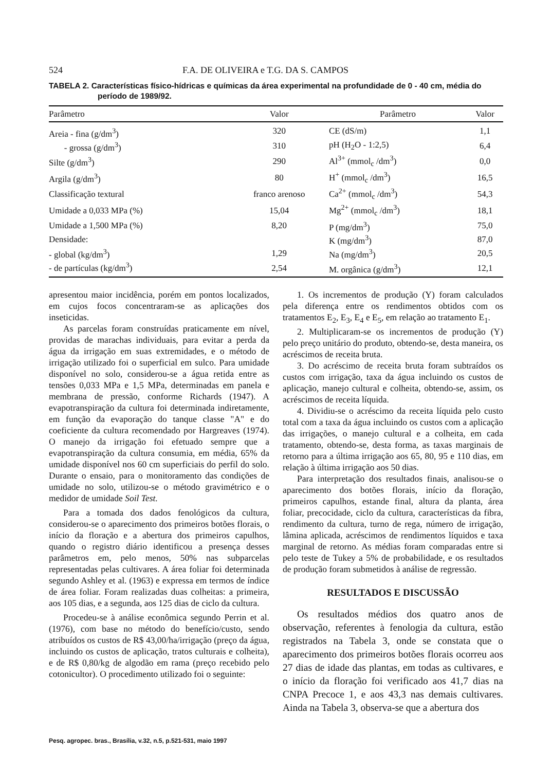524 F.A. DE OLIVEIRA e T.G. DA S. CAMPOS
TABELA 2. Características físico-hídricas e químicas da área experimental na profundidade de 0 - 40 cm, média do período de 1989/92.
| Parâmetro | Valor | Parâmetro | Valor |
| --- | --- | --- | --- |
| Areia - fina (g/dm<sup>3</sup>) | 320 | CE (dS/m) | 1,1 |
| - grossa (g/dm<sup>3</sup>) | 310 | pH (H<sub>2</sub>O - 1:2,5) | 6,4 |
| Silte (g/dm<sup>3</sup>) | 290 | Al<sup>3+</sup> (mmol<sub>c</sub> /dm<sup>3</sup>) | 0,0 |
| Argila (g/dm<sup>3</sup>) | 80 | H<sup>+</sup> (mmol<sub>c</sub> /dm<sup>3</sup>) | 16,5 |
| Classificação textural | franco arenoso | Ca<sup>2+</sup> (mmol<sub>c</sub> /dm<sup>3</sup>) | 54,3 |
| Umidade a 0,033 MPa (%) | 15,04 | Mg<sup>2+</sup> (mmol<sub>c</sub> /dm<sup>3</sup>) | 18,1 |
| Umidade a 1,500 MPa (%) | 8,20 | P (mg/dm<sup>3</sup>) | 75,0 |
| Densidade: | | K (mg/dm<sup>3</sup>) | 87,0 |
| - global (kg/dm<sup>3</sup>) | 1,29 | Na (mg/dm<sup>3</sup>) | 20,5 |
| - de partículas (kg/dm<sup>3</sup>) | 2,54 | M. orgânica (g/dm<sup>3</sup>) | 12,1 |
apresentou maior incidência, porém em pontos localizados, em cujos focos concentraram-se as aplicações dos inseticidas.
As parcelas foram construídas praticamente em nível, providas de marachas individuais, para evitar a perda da água da irrigação em suas extremidades, e o método de irrigação utilizado foi o superficial em sulco. Para umidade disponível no solo, considerou-se a água retida entre as tensões 0,033 MPa e 1,5 MPa, determinadas em panela e membrana de pressão, conforme Richards (1947). A evapotranspiração da cultura foi determinada indiretamente, em função da evaporação do tanque classe "A" e do coeficiente da cultura recomendado por Hargreaves (1974). O manejo da irrigação foi efetuado sempre que a evapotranspiração da cultura consumia, em média, 65% da umidade disponível nos 60 cm superficiais do perfil do solo. Durante o ensaio, para o monitoramento das condições de umidade no solo, utilizou-se o método gravimétrico e o medidor de umidade Soil Test.
Para a tomada dos dados fenológicos da cultura, considerou-se o aparecimento dos primeiros botões florais, o início da floração e a abertura dos primeiros capulhos, quando o registro diário identificou a presença desses parâmetros em, pelo menos, 50% nas subparcelas representadas pelas cultivares. A área foliar foi determinada segundo Ashley et al. (1963) e expressa em termos de índice de área foliar. Foram realizadas duas colheitas: a primeira, aos 105 dias, e a segunda, aos 125 dias de ciclo da cultura.
Procedeu-se à análise econômica segundo Perrin et al. (1976), com base no método do benefício/custo, sendo atribuídos os custos de R$ 43,00/ha/irrigação (preço da água, incluindo os custos de aplicação, tratos culturais e colheita), e de R$ 0,80/kg de algodão em rama (preço recebido pelo cotonicultor). O procedimento utilizado foi o seguinte:
1. Os incrementos de produção (Y) foram calculados pela diferença entre os rendimentos obtidos com os tratamentos E<sub>2</sub>, E<sub>3</sub>, E<sub>4</sub> e E<sub>5</sub>, em relação ao tratamento E<sub>1</sub>.
2. Multiplicaram-se os incrementos de produção (Y) pelo preço unitário do produto, obtendo-se, desta maneira, os acréscimos de receita bruta.
3. Do acréscimo de receita bruta foram subtraídos os custos com irrigação, taxa da água incluindo os custos de aplicação, manejo cultural e colheita, obtendo-se, assim, os acréscimos de receita líquida.
4. Dividiu-se o acréscimo da receita líquida pelo custo total com a taxa da água incluindo os custos com a aplicação das irrigações, o manejo cultural e a colheita, em cada tratamento, obtendo-se, desta forma, as taxas marginais de retorno para a última irrigação aos 65, 80, 95 e 110 dias, em relação à última irrigação aos 50 dias.
Para interpretação dos resultados finais, analisou-se o aparecimento dos botões florais, início da floração, primeiros capulhos, estande final, altura da planta, área foliar, precocidade, ciclo da cultura, características da fibra, rendimento da cultura, turno de rega, número de irrigação, lâmina aplicada, acréscimos de rendimentos líquidos e taxa marginal de retorno. As médias foram comparadas entre si pelo teste de Tukey a 5% de probabilidade, e os resultados de produção foram submetidos à análise de regressão.
RESULTADOS E DISCUSSÃO
Os resultados médios dos quatro anos de observação, referentes à fenologia da cultura, estão registrados na Tabela 3, onde se constata que o aparecimento dos primeiros botões florais ocorreu aos 27 dias de idade das plantas, em todas as cultivares, e o início da floração foi verificado aos 41,7 dias na CNPA Precoce 1, e aos 43,3 nas demais cultivares. Ainda na Tabela 3, observa-se que a abertura dos
Pesq. agropec. bras., Brasília, v.32, n.5, p.521-531, maio 1997